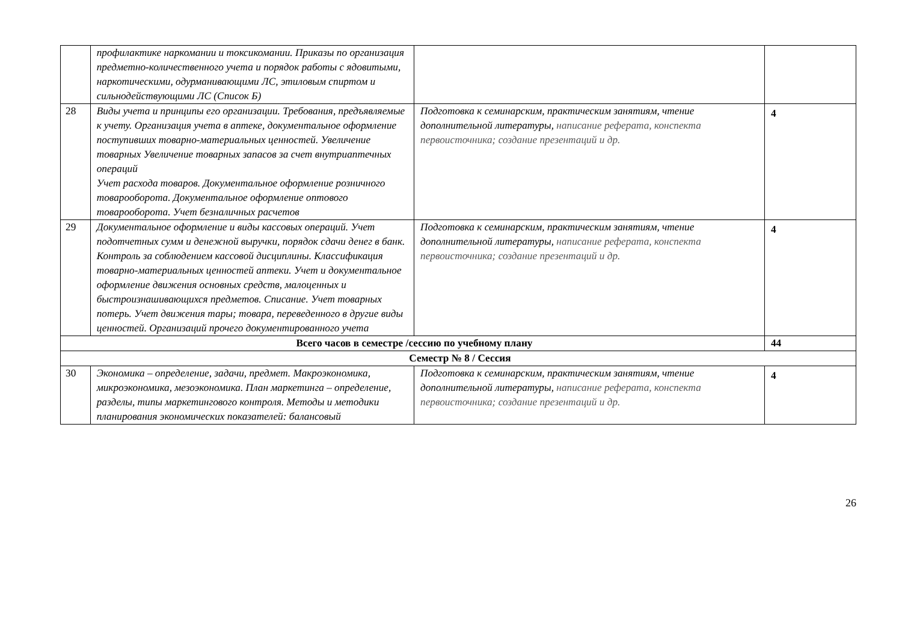| | профилактике наркомании и токсикомании. Приказы по организация предметно-количественного учета и порядок работы с ядовитыми, наркотическими, одурманивающими ЛС, этиловым спиртом и сильнодействующими ЛС (Список Б) | | |
| 28 | Виды учета и принципы его организации. Требования, предъявляемые к учету. Организация учета в аптеке, документальное оформление поступивших товарно-материальных ценностей. Увеличение товарных Увеличение товарных запасов за счет внутриаптечных операций Учет расхода товаров. Документальное оформление розничного товарооборота. Документальное оформление оптового товарооборота. Учет безналичных расчетов | Подготовка к семинарским, практическим занятиям, чтение дополнительной литературы, написание реферата, конспекта первоисточника; создание презентаций и др. | 4 |
| 29 | Документальное оформление и виды кассовых операций. Учет подотчетных сумм и денежной выручки, порядок сдачи денег в банк. Контроль за соблюдением кассовой дисциплины. Классификация товарно-материальных ценностей аптеки. Учет и документальное оформление движения основных средств, малоценных и быстроизнашивающихся предметов. Списание. Учет товарных потерь. Учет движения тары; товара, переведенного в другие виды ценностей. Организаций прочего документированного учета | Подготовка к семинарским, практическим занятиям, чтение дополнительной литературы, написание реферата, конспекта первоисточника; создание презентаций и др. | 4 |
| Всего часов в семестре /сессию по учебному плану | | | 44 |
| Семестр № 8 / Сессия | | | |
| 30 | Экономика – определение, задачи, предмет. Макроэкономика, микроэкономика, мезоэкономика. План маркетинга – определение, разделы, типы маркетингового контроля. Методы и методики планирования экономических показателей: балансовый | Подготовка к семинарским, практическим занятиям, чтение дополнительной литературы, написание реферата, конспекта первоисточника; создание презентаций и др. | 4 |
26